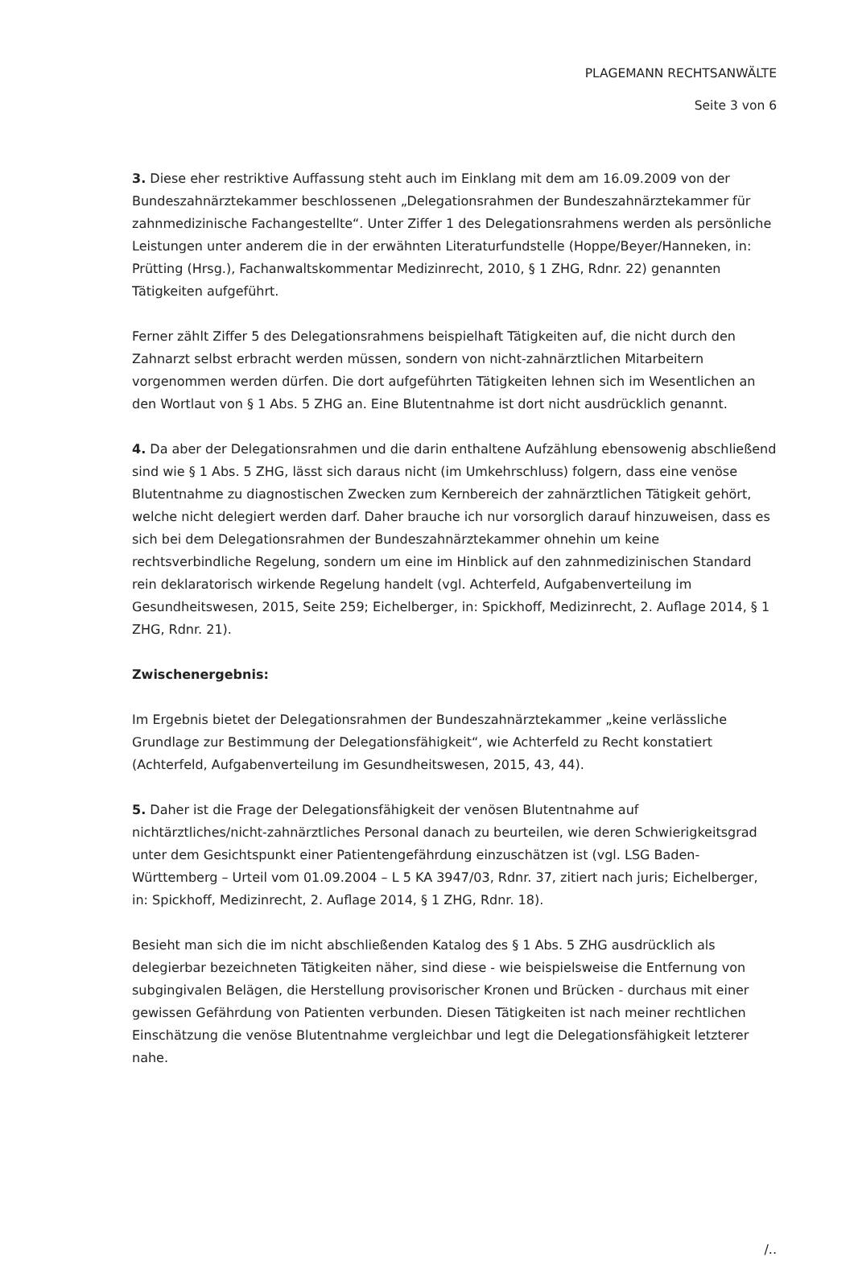PLAGEMANN RECHTSANWÄLTE
Seite 3 von 6
3. Diese eher restriktive Auffassung steht auch im Einklang mit dem am 16.09.2009 von der Bundeszahnärztekammer beschlossenen „Delegationsrahmen der Bundeszahnärztekammer für zahnmedizinische Fachangestellte“. Unter Ziffer 1 des Delegationsrahmens werden als persönliche Leistungen unter anderem die in der erwähnten Literaturfundstelle (Hoppe/Beyer/Hanneken, in: Prütting (Hrsg.), Fachanwaltskommentar Medizinrecht, 2010, § 1 ZHG, Rdnr. 22) genannten Tätigkeiten aufgeführt.
Ferner zählt Ziffer 5 des Delegationsrahmens beispielhaft Tätigkeiten auf, die nicht durch den Zahnarzt selbst erbracht werden müssen, sondern von nicht-zahnärztlichen Mitarbeitern vorgenommen werden dürfen. Die dort aufgeführten Tätigkeiten lehnen sich im Wesentlichen an den Wortlaut von § 1 Abs. 5 ZHG an. Eine Blutentnahme ist dort nicht ausdrücklich genannt.
4. Da aber der Delegationsrahmen und die darin enthaltene Aufzählung ebensowenig abschließend sind wie § 1 Abs. 5 ZHG, lässt sich daraus nicht (im Umkehrschluss) folgern, dass eine venöse Blutentnahme zu diagnostischen Zwecken zum Kernbereich der zahnärztlichen Tätigkeit gehört, welche nicht delegiert werden darf. Daher brauche ich nur vorsorglich darauf hinzuweisen, dass es sich bei dem Delegationsrahmen der Bundeszahnärztekammer ohnehin um keine rechtsverbindliche Regelung, sondern um eine im Hinblick auf den zahnmedizinischen Standard rein deklaratorisch wirkende Regelung handelt (vgl. Achterfeld, Aufgabenverteilung im Gesundheitswesen, 2015, Seite 259; Eichelberger, in: Spickhoff, Medizinrecht, 2. Auflage 2014, § 1 ZHG, Rdnr. 21).
Zwischenergebnis:
Im Ergebnis bietet der Delegationsrahmen der Bundeszahnärztekammer „keine verlässliche Grundlage zur Bestimmung der Delegationsfähigkeit“, wie Achterfeld zu Recht konstatiert (Achterfeld, Aufgabenverteilung im Gesundheitswesen, 2015, 43, 44).
5. Daher ist die Frage der Delegationsfähigkeit der venösen Blutentnahme auf nichtärztliches/nicht-zahnärztliches Personal danach zu beurteilen, wie deren Schwierigkeitsgrad unter dem Gesichtspunkt einer Patientengefährdung einzuschätzen ist (vgl. LSG Baden-Württemberg – Urteil vom 01.09.2004 – L 5 KA 3947/03, Rdnr. 37, zitiert nach juris; Eichelberger, in: Spickhoff, Medizinrecht, 2. Auflage 2014, § 1 ZHG, Rdnr. 18).
Besieht man sich die im nicht abschließenden Katalog des § 1 Abs. 5 ZHG ausdrücklich als delegierbar bezeichneten Tätigkeiten näher, sind diese - wie beispielsweise die Entfernung von subgingivalen Belägen, die Herstellung provisorischer Kronen und Brücken - durchaus mit einer gewissen Gefährdung von Patienten verbunden. Diesen Tätigkeiten ist nach meiner rechtlichen Einschätzung die venöse Blutentnahme vergleichbar und legt die Delegationsfähigkeit letzterer nahe.
/..